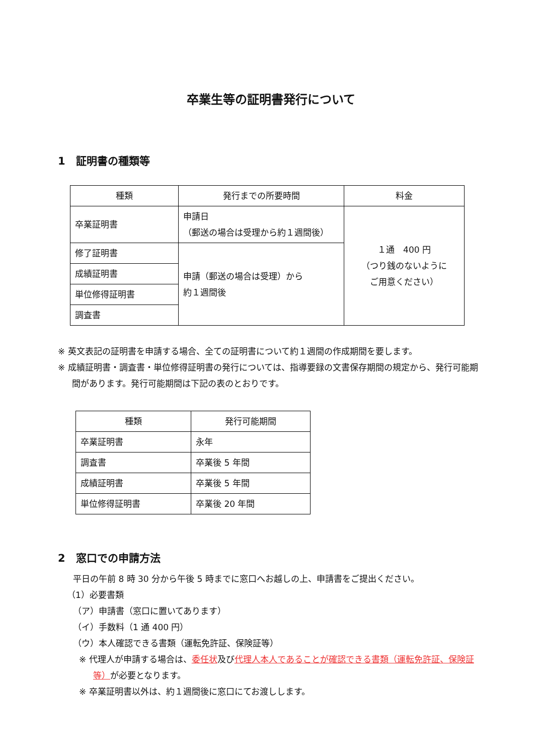卒業生等の証明書発行について
1　証明書の種類等
| 種類 | 発行までの所要時間 | 料金 |
| --- | --- | --- |
| 卒業証明書 | 申請日 （郵送の場合は受理から約１週間後） | １通 400 円 （つり銭のないように ご用意ください） |
| 修了証明書 | 申請（郵送の場合は受理）から 約１週間後 | |
| 成績証明書 | | |
| 単位修得証明書 | | |
| 調査書 | | |
※ 英文表記の証明書を申請する場合、全ての証明書について約１週間の作成期間を要します。
※ 成績証明書・調査書・単位修得証明書の発行については、指導要録の文書保存期間の規定から、発行可能期間があります。発行可能期間は下記の表のとおりです。
| 種類 | 発行可能期間 |
| --- | --- |
| 卒業証明書 | 永年 |
| 調査書 | 卒業後 5 年間 |
| 成績証明書 | 卒業後 5 年間 |
| 単位修得証明書 | 卒業後 20 年間 |
2　窓口での申請方法
平日の午前 8 時 30 分から午後 5 時までに窓口へお越しの上、申請書をご提出ください。
（1）必要書類
（ア）申請書（窓口に置いてあります）
（イ）手数料（1 通 400 円）
（ウ）本人確認できる書類（運転免許証、保険証等）
※ 代理人が申請する場合は、委任状及び代理人本人であることが確認できる書類（運転免許証、保険証等）が必要となります。
※ 卒業証明書以外は、約１週間後に窓口にてお渡しします。